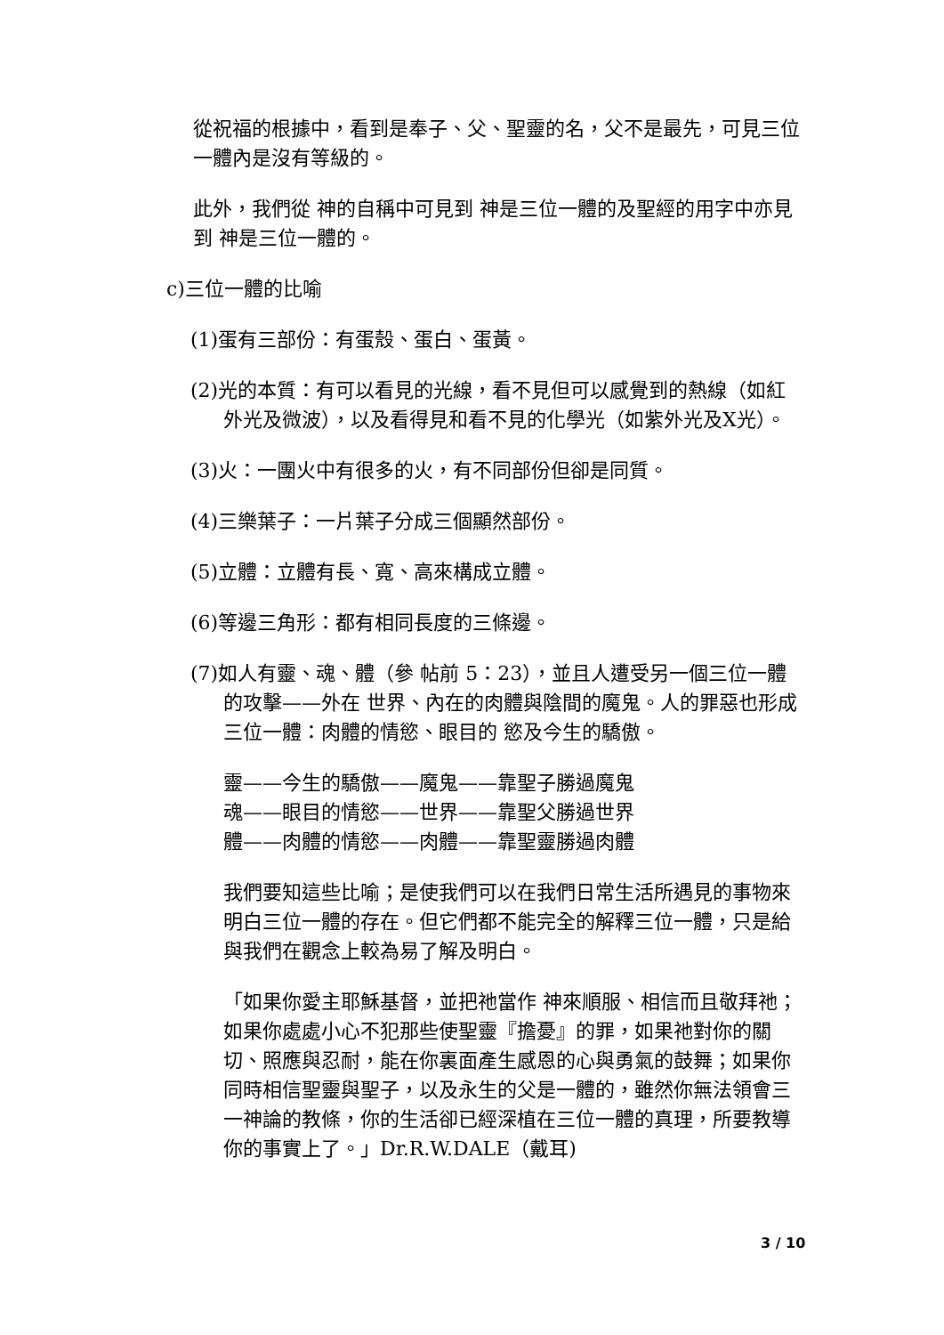從祝福的根據中，看到是奉子、父、聖靈的名，父不是最先，可見三位一體內是沒有等級的。
此外，我們從 神的自稱中可見到 神是三位一體的及聖經的用字中亦見到 神是三位一體的。
c)三位一體的比喻
(1)蛋有三部份：有蛋殼、蛋白、蛋黃。
(2)光的本質：有可以看見的光線，看不見但可以感覺到的熱線（如紅外光及微波），以及看得見和看不見的化學光（如紫外光及X光）。
(3)火：一團火中有很多的火，有不同部份但卻是同質。
(4)三樂葉子：一片葉子分成三個顯然部份。
(5)立體：立體有長、寬、高來構成立體。
(6)等邊三角形：都有相同長度的三條邊。
(7)如人有靈、魂、體（參 帖前 5：23），並且人遭受另一個三位一體的攻擊——外在 世界、內在的肉體與陰間的魔鬼。人的罪惡也形成三位一體：肉體的情慾、眼目的 慾及今生的驕傲。
靈——今生的驕傲——魔鬼——靠聖子勝過魔鬼
魂——眼目的情慾——世界——靠聖父勝過世界
體——肉體的情慾——肉體——靠聖靈勝過肉體
我們要知這些比喻；是使我們可以在我們日常生活所遇見的事物來明白三位一體的存在。但它們都不能完全的解釋三位一體，只是給與我們在觀念上較為易了解及明白。
「如果你愛主耶穌基督，並把祂當作 神來順服、相信而且敬拜祂；如果你處處小心不犯那些使聖靈『擔憂』的罪，如果祂對你的關切、照應與忍耐，能在你裏面產生感恩的心與勇氣的鼓舞；如果你同時相信聖靈與聖子，以及永生的父是一體的，雖然你無法領會三一神論的教條，你的生活卻已經深植在三位一體的真理，所要教導你的事實上了。」Dr.R.W.DALE（戴耳)
3 / 10